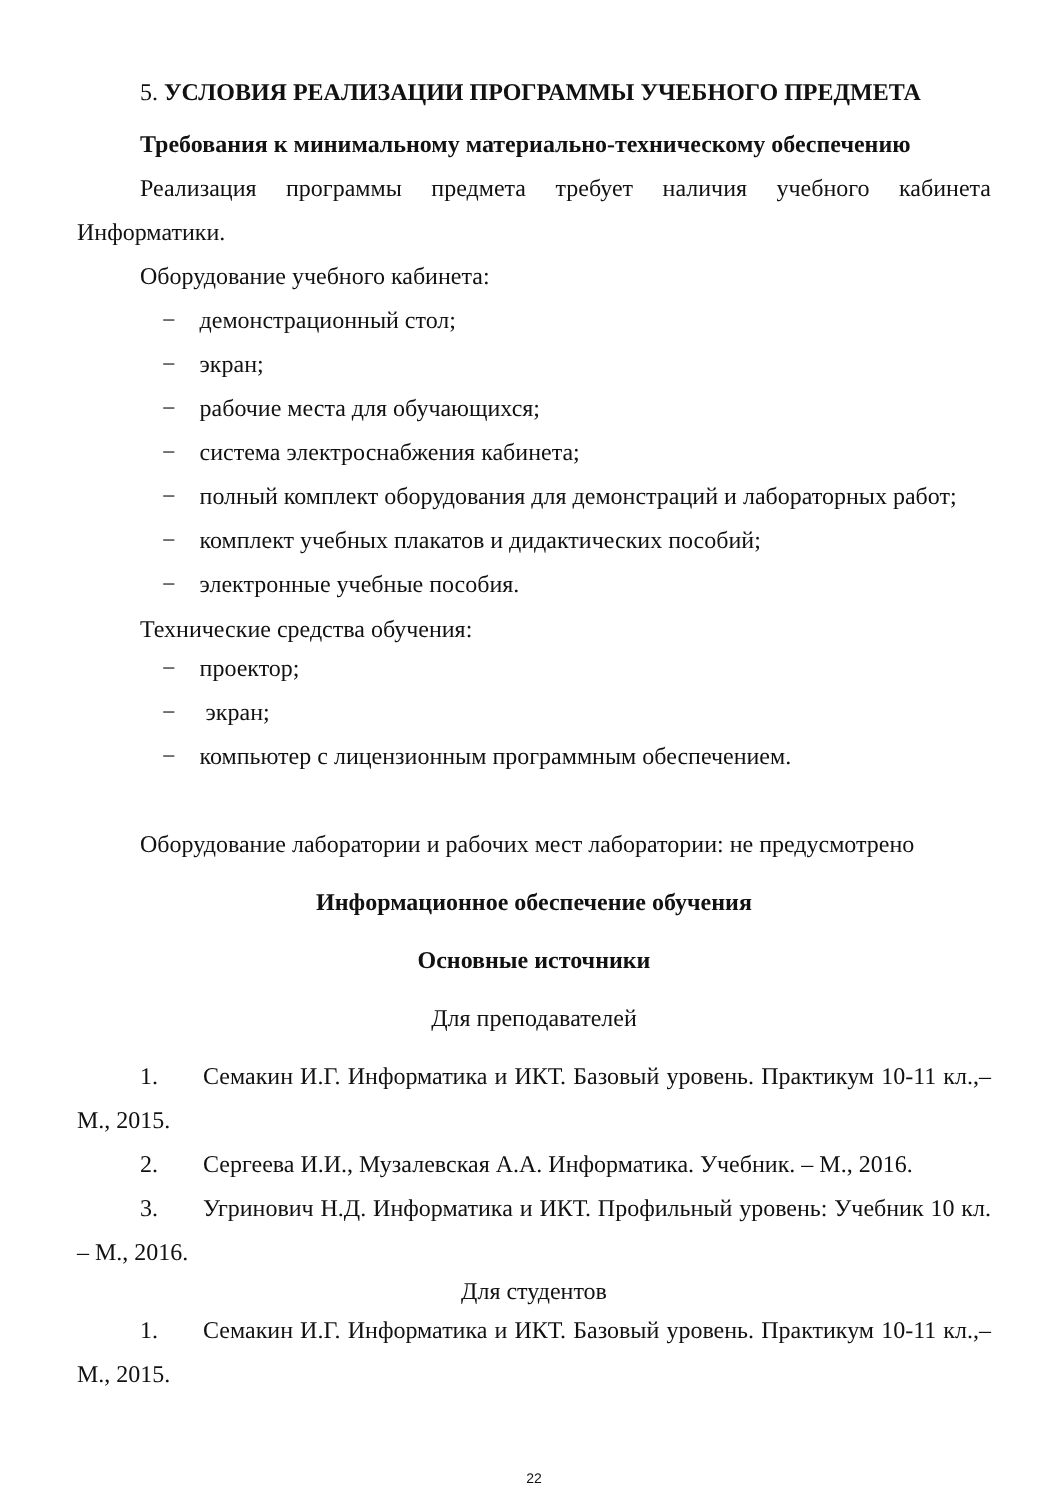5. УСЛОВИЯ РЕАЛИЗАЦИИ ПРОГРАММЫ УЧЕБНОГО ПРЕДМЕТА
Требования к минимальному материально-техническому обеспечению
Реализация программы предмета требует наличия учебного кабинета Информатики.
Оборудование учебного кабинета:
− демонстрационный стол;
− экран;
− рабочие места для обучающихся;
− система электроснабжения кабинета;
− полный комплект оборудования для демонстраций и лабораторных работ;
− комплект учебных плакатов и дидактических пособий;
− электронные учебные пособия.
Технические средства обучения:
− проектор;
− экран;
− компьютер с лицензионным программным обеспечением.
Оборудование лаборатории и рабочих мест лаборатории: не предусмотрено
Информационное обеспечение обучения
Основные источники
Для преподавателей
1. Семакин И.Г. Информатика и ИКТ. Базовый уровень. Практикум 10-11 кл.,–М., 2015.
2. Сергеева И.И., Музалевская А.А. Информатика. Учебник. – М., 2016.
3. Угринович Н.Д. Информатика и ИКТ. Профильный уровень: Учебник 10 кл. – М., 2016.
Для студентов
1. Семакин И.Г. Информатика и ИКТ. Базовый уровень. Практикум 10-11 кл.,–М., 2015.
22